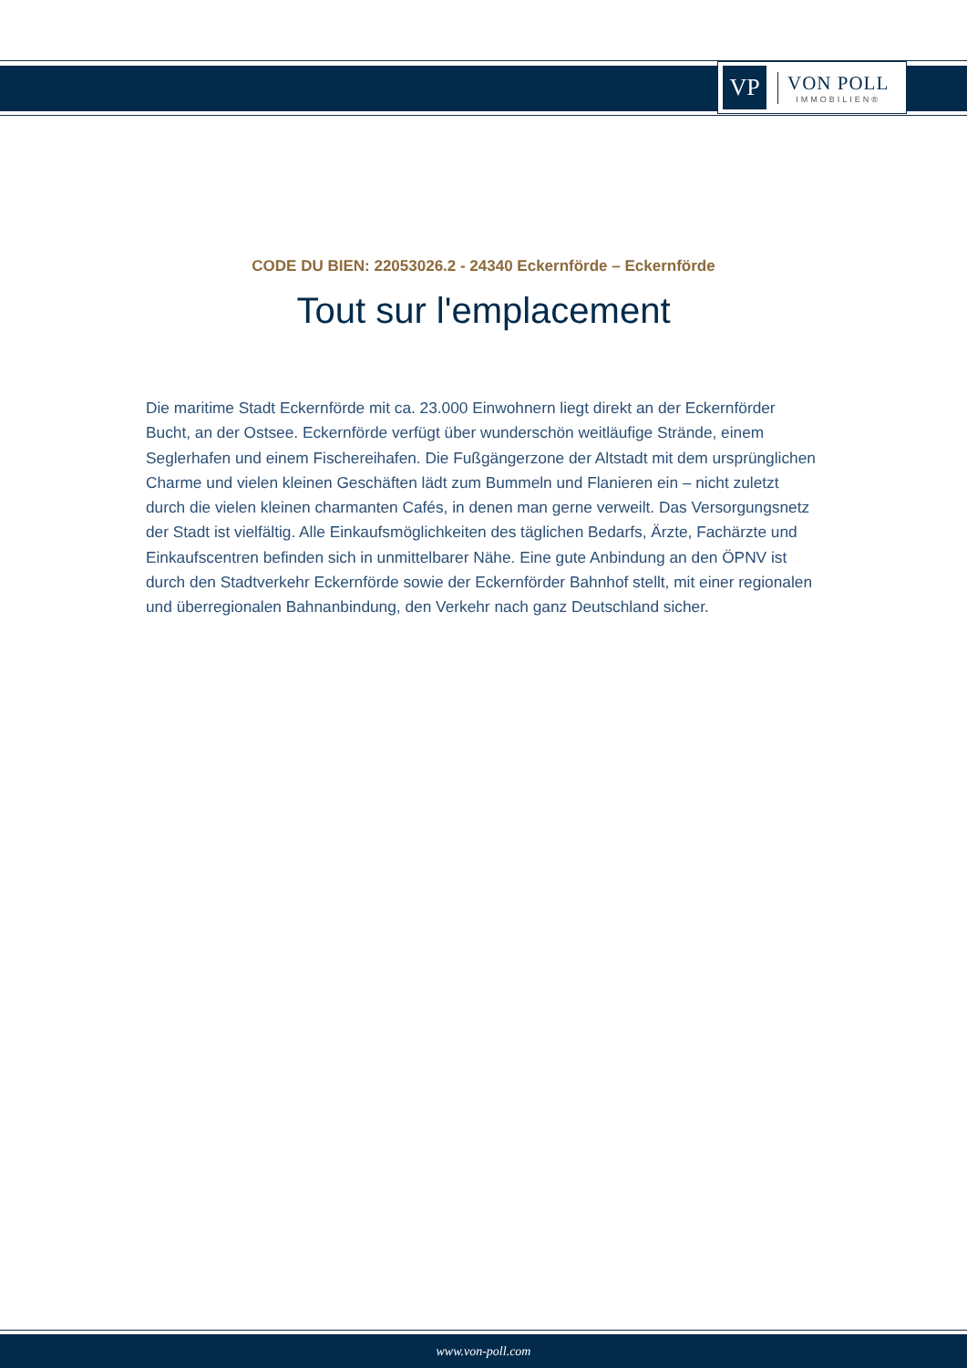VP
VON POLL
IMMOBILIEN®
CODE DU BIEN: 22053026.2 - 24340 Eckernförde – Eckernförde
Tout sur l'emplacement
Die maritime Stadt Eckernförde mit ca. 23.000 Einwohnern liegt direkt an der Eckernförder Bucht, an der Ostsee. Eckernförde verfügt über wunderschön weitläufige Strände, einem Seglerhafen und einem Fischereihafen. Die Fußgängerzone der Altstadt mit dem ursprünglichen Charme und vielen kleinen Geschäften lädt zum Bummeln und Flanieren ein – nicht zuletzt durch die vielen kleinen charmanten Cafés, in denen man gerne verweilt. Das Versorgungsnetz der Stadt ist vielfältig. Alle Einkaufsmöglichkeiten des täglichen Bedarfs, Ärzte, Fachärzte und Einkaufscentren befinden sich in unmittelbarer Nähe. Eine gute Anbindung an den ÖPNV ist durch den Stadtverkehr Eckernförde sowie der Eckernförder Bahnhof stellt, mit einer regionalen und überregionalen Bahnanbindung, den Verkehr nach ganz Deutschland sicher.
www.von-poll.com